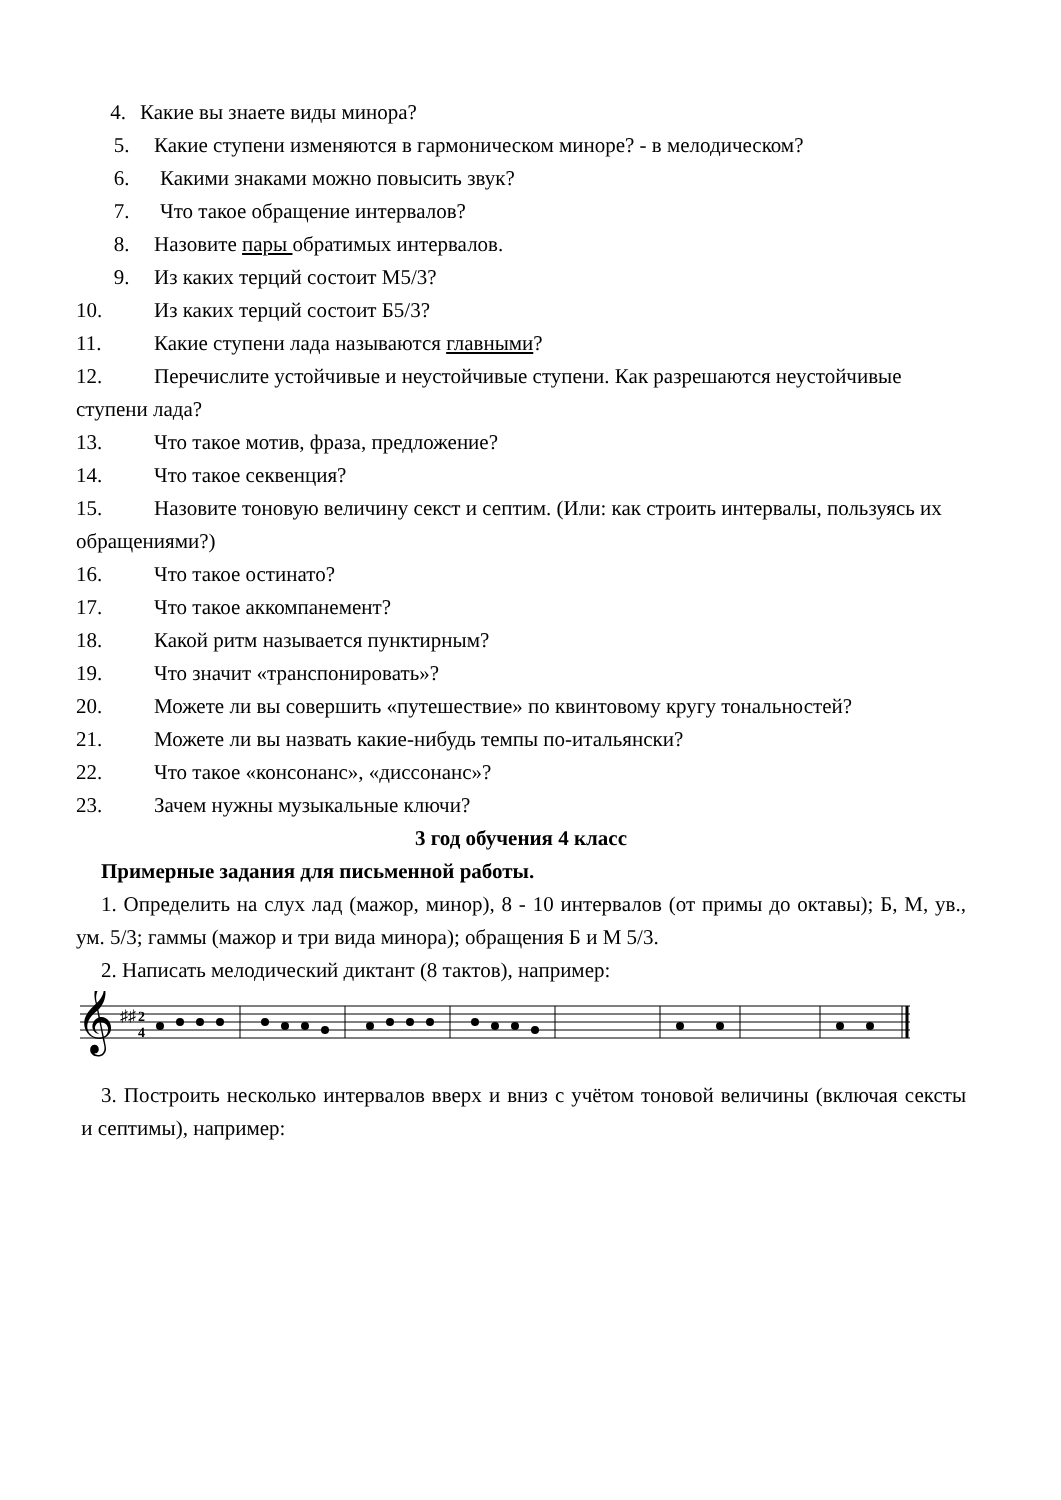4. Какие вы знаете виды минора?
5. Какие ступени изменяются в гармоническом миноре? - в мелодическом?
6. Какими знаками можно повысить звук?
7. Что такое обращение интервалов?
8. Назовите пары обратимых интервалов.
9. Из каких терций состоит М5/3?
10. Из каких терций состоит Б5/3?
11. Какие ступени лада называются главными?
12. Перечислите устойчивые и неустойчивые ступени. Как разрешаются неустойчивые ступени лада?
13. Что такое мотив, фраза, предложение?
14. Что такое секвенция?
15. Назовите тоновую величину секст и септим. (Или: как строить интервалы, пользуясь их обращениями?)
16. Что такое остинато?
17. Что такое аккомпанемент?
18. Какой ритм называется пунктирным?
19. Что значит «транспонировать»?
20. Можете ли вы совершить «путешествие» по квинтовому кругу тональностей?
21. Можете ли вы назвать какие-нибудь темпы по-итальянски?
22. Что такое «консонанс», «диссонанс»?
23. Зачем нужны музыкальные ключи?
3 год обучения 4 класс
Примерные задания для письменной работы.
1. Определить на слух лад (мажор, минор), 8 - 10 интервалов (от примы до октавы); Б, М, ув., ум. 5/3; гаммы (мажор и три вида минора); обращения Б и М 5/3.
2. Написать мелодический диктант (8 тактов), например:
𝄞
♯♯
2
4
3. Построить несколько интервалов вверх и вниз с учётом тоновой величины (включая сексты и септимы), например: